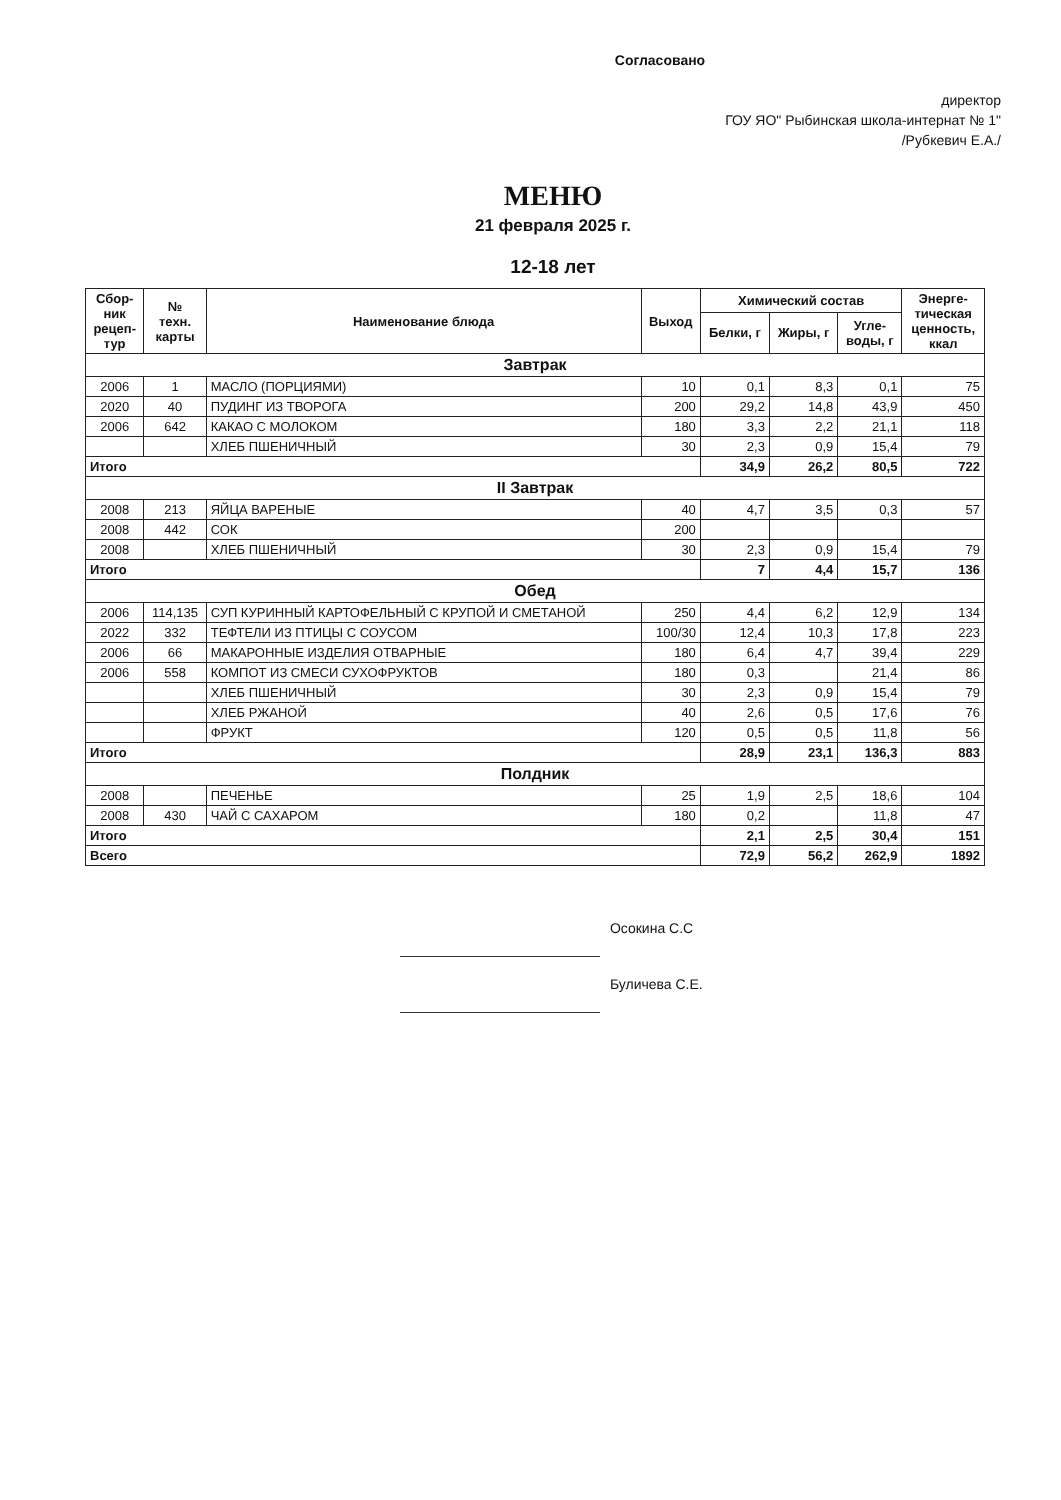Согласовано
директор
ГОУ ЯО" Рыбинская школа-интернат № 1"
/Рубкевич Е.А./
МЕНЮ
21 февраля 2025 г.
12-18 лет
| Сбор- ник рецеп- тур | № техн. карты | Наименование блюда | Выход | Химический состав | | | Энерге- тическая ценность, ккал |
| --- | --- | --- | --- | --- | --- | --- | --- |
| | | | | Белки, г | Жиры, г | Угле- воды, г | |
| Завтрак | | | | | | | |
| 2006 | 1 | МАСЛО (ПОРЦИЯМИ) | 10 | 0,1 | 8,3 | 0,1 | 75 |
| 2020 | 40 | ПУДИНГ ИЗ ТВОРОГА | 200 | 29,2 | 14,8 | 43,9 | 450 |
| 2006 | 642 | КАКАО С МОЛОКОМ | 180 | 3,3 | 2,2 | 21,1 | 118 |
| | | ХЛЕБ ПШЕНИЧНЫЙ | 30 | 2,3 | 0,9 | 15,4 | 79 |
| Итого | | | | 34,9 | 26,2 | 80,5 | 722 |
| II Завтрак | | | | | | | |
| 2008 | 213 | ЯЙЦА ВАРЕНЫЕ | 40 | 4,7 | 3,5 | 0,3 | 57 |
| 2008 | 442 | СОК | 200 | | | | |
| 2008 | | ХЛЕБ ПШЕНИЧНЫЙ | 30 | 2,3 | 0,9 | 15,4 | 79 |
| Итого | | | | 7 | 4,4 | 15,7 | 136 |
| Обед | | | | | | | |
| 2006 | 114,135 | СУП КУРИННЫЙ КАРТОФЕЛЬНЫЙ С КРУПОЙ И СМЕТАНОЙ | 250 | 4,4 | 6,2 | 12,9 | 134 |
| 2022 | 332 | ТЕФТЕЛИ ИЗ ПТИЦЫ С СОУСОМ | 100/30 | 12,4 | 10,3 | 17,8 | 223 |
| 2006 | 66 | МАКАРОННЫЕ ИЗДЕЛИЯ ОТВАРНЫЕ | 180 | 6,4 | 4,7 | 39,4 | 229 |
| 2006 | 558 | КОМПОТ ИЗ СМЕСИ СУХОФРУКТОВ | 180 | 0,3 | | 21,4 | 86 |
| | | ХЛЕБ ПШЕНИЧНЫЙ | 30 | 2,3 | 0,9 | 15,4 | 79 |
| | | ХЛЕБ РЖАНОЙ | 40 | 2,6 | 0,5 | 17,6 | 76 |
| | | ФРУКТ | 120 | 0,5 | 0,5 | 11,8 | 56 |
| Итого | | | | 28,9 | 23,1 | 136,3 | 883 |
| Полдник | | | | | | | |
| 2008 | | ПЕЧЕНЬЕ | 25 | 1,9 | 2,5 | 18,6 | 104 |
| 2008 | 430 | ЧАЙ С САХАРОМ | 180 | 0,2 | | 11,8 | 47 |
| Итого | | | | 2,1 | 2,5 | 30,4 | 151 |
| Всего | | | | 72,9 | 56,2 | 262,9 | 1892 |
Осокина С.С
Буличева С.Е.